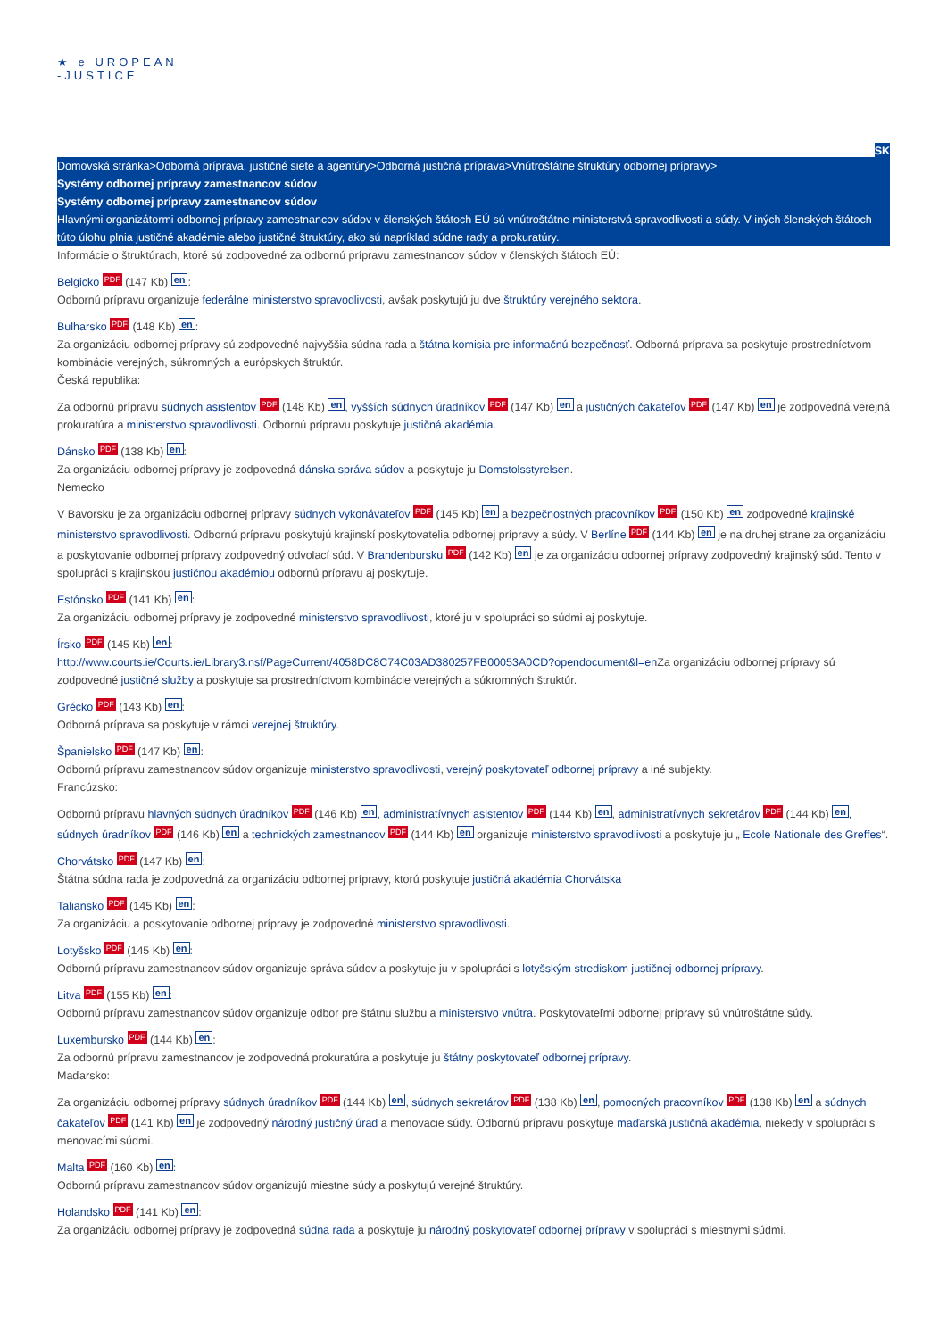★ e UROPEAN
-JUSTICE
SK
Domovská stránka>Odborná príprava, justičné siete a agentúry>Odborná justičná príprava>Vnútroštátne štruktúry odbornej prípravy>
Systémy odbornej prípravy zamestnancov súdov
Systémy odbornej prípravy zamestnancov súdov
Hlavnými organizátormi odbornej prípravy zamestnancov súdov v členských štátoch EÚ sú vnútroštátne ministerstvá spravodlivosti a súdy. V iných členských štátoch túto úlohu plnia justičné akadémie alebo justičné štruktúry, ako sú napríklad súdne rady a prokuratúry.
Informácie o štruktúrach, ktoré sú zodpovedné za odbornú prípravu zamestnancov súdov v členských štátoch EÚ:
Belgicko PDF (147 Kb) en:
Odbornú prípravu organizuje federálne ministerstvo spravodlivosti, avšak poskytujú ju dve štruktúry verejného sektora.
Bulharsko PDF (148 Kb) en:
Za organizáciu odbornej prípravy sú zodpovedné najvyššia súdna rada a štátna komisia pre informačnú bezpečnosť. Odborná príprava sa poskytuje prostredníctvom kombinácie verejných, súkromných a európskych štruktúr.
Česká republika:
Za odbornú prípravu súdnych asistentov PDF (148 Kb) en, vyšších súdnych úradníkov PDF (147 Kb) en a justičných čakateľov PDF (147 Kb) en je zodpovedná verejná prokuratúra a ministerstvo spravodlivosti. Odbornú prípravu poskytuje justičná akadémia.
Dánsko PDF (138 Kb) en:
Za organizáciu odbornej prípravy je zodpovedná dánska správa súdov a poskytuje ju Domstolsstyrelsen.
Nemecko
V Bavorsku je za organizáciu odbornej prípravy súdnych vykonávateľov PDF (145 Kb) en a bezpečnostných pracovníkov PDF (150 Kb) en zodpovedné krajinské ministerstvo spravodlivosti. Odbornú prípravu poskytujú krajinskí poskytovatelia odbornej prípravy a súdy. V Berlíne PDF (144 Kb) en je na druhej strane za organizáciu a poskytovanie odbornej prípravy zodpovedný odvolací súd. V Brandenbursku PDF (142 Kb) en je za organizáciu odbornej prípravy zodpovedný krajinský súd. Tento v spolupráci s krajinskou justičnou akadémiou odbornú prípravu aj poskytuje.
Estónsko PDF (141 Kb) en:
Za organizáciu odbornej prípravy je zodpovedné ministerstvo spravodlivosti, ktoré ju v spolupráci so súdmi aj poskytuje.
Írsko PDF (145 Kb) en:
http://www.courts.ie/Courts.ie/Library3.nsf/PageCurrent/4058DC8C74C03AD380257FB00053A0CD?opendocument&l=en Za organizáciu odbornej prípravy sú zodpovedné justičné služby a poskytuje sa prostredníctvom kombinácie verejných a súkromných štruktúr.
Grécko PDF (143 Kb) en:
Odborná príprava sa poskytuje v rámci verejnej štruktúry.
Španielsko PDF (147 Kb) en:
Odbornú prípravu zamestnancov súdov organizuje ministerstvo spravodlivosti, verejný poskytovateľ odbornej prípravy a iné subjekty.
Francúzsko:
Odbornú prípravu hlavných súdnych úradníkov PDF (146 Kb) en, administratívnych asistentov PDF (144 Kb) en, administratívnych sekretárov PDF (144 Kb) en, súdnych úradníkov PDF (146 Kb) en a technických zamestnancov PDF (144 Kb) en organizuje ministerstvo spravodlivosti a poskytuje ju „ Ecole Nationale des Greffes“.
Chorvátsko PDF (147 Kb) en:
Štátna súdna rada je zodpovedná za organizáciu odbornej prípravy, ktorú poskytuje justičná akadémia Chorvátska
Taliansko PDF (145 Kb) en:
Za organizáciu a poskytovanie odbornej prípravy je zodpovedné ministerstvo spravodlivosti.
Lotyšsko PDF (145 Kb) en:
Odbornú prípravu zamestnancov súdov organizuje správa súdov a poskytuje ju v spolupráci s lotyšským strediskom justičnej odbornej prípravy.
Litva PDF (155 Kb) en:
Odbornú prípravu zamestnancov súdov organizuje odbor pre štátnu službu a ministerstvo vnútra. Poskytovateľmi odbornej prípravy sú vnútroštátne súdy.
Luxembursko PDF (144 Kb) en:
Za odbornú prípravu zamestnancov je zodpovedná prokuratúra a poskytuje ju štátny poskytovateľ odbornej prípravy.
Maďarsko:
Za organizáciu odbornej prípravy súdnych úradníkov PDF (144 Kb) en, súdnych sekretárov PDF (138 Kb) en, pomocných pracovníkov PDF (138 Kb) en a súdnych čakateľov PDF (141 Kb) en je zodpovedný národný justičný úrad a menovacie súdy. Odbornú prípravu poskytuje maďarská justičná akadémia, niekedy v spolupráci s menovacími súdmi.
Malta PDF (160 Kb) en:
Odbornú prípravu zamestnancov súdov organizujú miestne súdy a poskytujú verejné štruktúry.
Holandsko PDF (141 Kb) en:
Za organizáciu odbornej prípravy je zodpovedná súdna rada a poskytuje ju národný poskytovateľ odbornej prípravy v spolupráci s miestnymi súdmi.